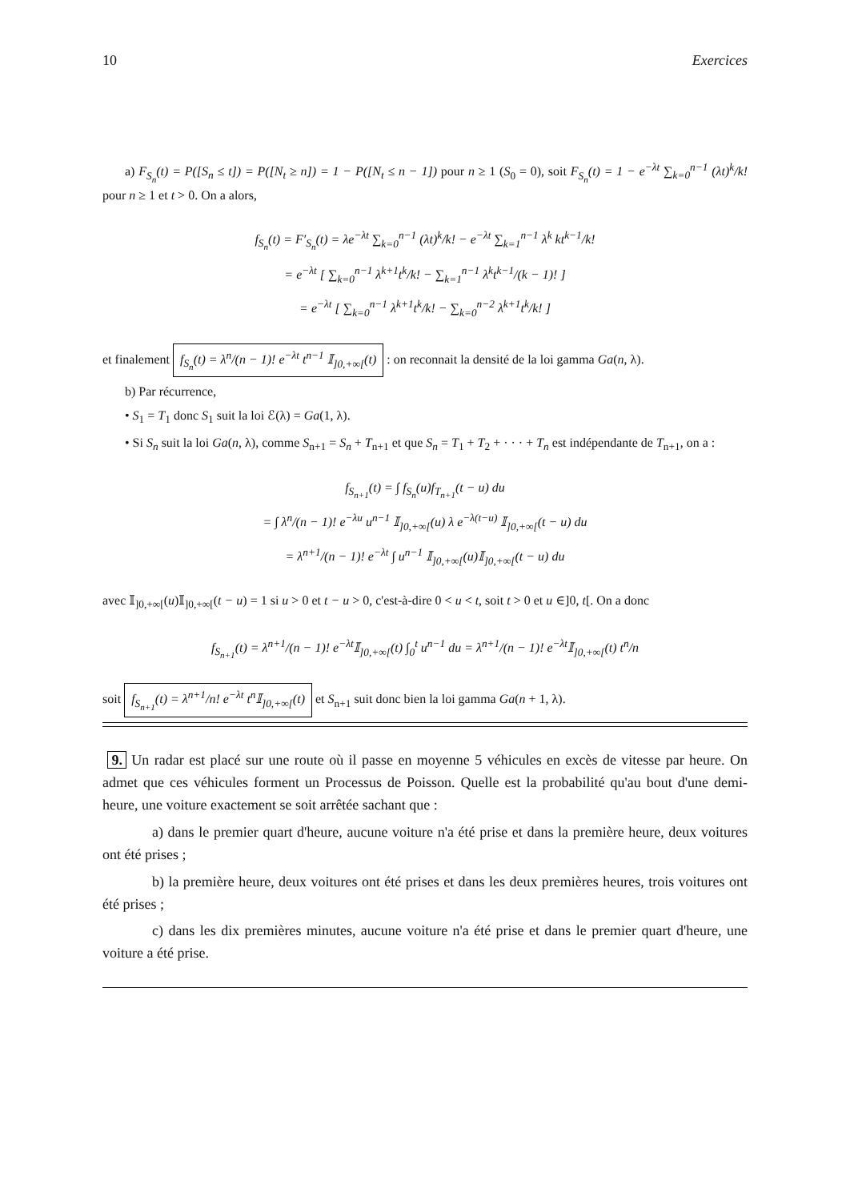10 Exercices
a) F<sub>S<sub>n</sub></sub>(t) = P([S<sub>n</sub> ≤ t]) = P([N<sub>t</sub> ≥ n]) = 1 − P([N<sub>t</sub> ≤ n − 1]) pour n ≥ 1 (S<sub>0</sub> = 0), soit F<sub>S<sub>n</sub></sub>(t) = 1 − e<sup>−λt</sup> ∑<sub>k=0</sub><sup>n−1</sup> (λt)<sup>k</sup>/k! pour n ≥ 1 et t > 0. On a alors,
f<sub>S<sub>n</sub></sub>(t) = F′<sub>S<sub>n</sub></sub>(t) = λe<sup>−λt</sup> ∑<sub>k=0</sub><sup>n−1</sup> (λt)<sup>k</sup>/k! − e<sup>−λt</sup> ∑<sub>k=1</sub><sup>n−1</sup> λ<sup>k</sup> kt<sup>k−1</sup>/k!
= e<sup>−λt</sup> [ ∑<sub>k=0</sub><sup>n−1</sup> λ<sup>k+1</sup>t<sup>k</sup>/k! − ∑<sub>k=1</sub><sup>n−1</sup> λ<sup>k</sup>t<sup>k−1</sup>/(k − 1)! ]
= e<sup>−λt</sup> [ ∑<sub>k=0</sub><sup>n−1</sup> λ<sup>k+1</sup>t<sup>k</sup>/k! − ∑<sub>k=0</sub><sup>n−2</sup> λ<sup>k+1</sup>t<sup>k</sup>/k! ]
et finalement f<sub>S<sub>n</sub></sub>(t) = λ<sup>n</sup>/(n − 1)! e<sup>−λt</sup> t<sup>n−1</sup> 𝕀<sub>]0,+∞[</sub>(t) : on reconnait la densité de la loi gamma Ga(n, λ).
b) Par récurrence,
• S<sub>1</sub> = T<sub>1</sub> donc S<sub>1</sub> suit la loi ℰ(λ) = Ga(1, λ).
• Si S<sub>n</sub> suit la loi Ga(n, λ), comme S<sub>n+1</sub> = S<sub>n</sub> + T<sub>n+1</sub> et que S<sub>n</sub> = T<sub>1</sub> + T<sub>2</sub> + · · · + T<sub>n</sub> est indépendante de T<sub>n+1</sub>, on a :
f<sub>S<sub>n+1</sub></sub>(t) = ∫ f<sub>S<sub>n</sub></sub>(u)f<sub>T<sub>n+1</sub></sub>(t − u) du
= ∫ λ<sup>n</sup>/(n − 1)! e<sup>−λu</sup> u<sup>n−1</sup> 𝕀<sub>]0,+∞[</sub>(u) λ e<sup>−λ(t−u)</sup> 𝕀<sub>]0,+∞[</sub>(t − u) du
= λ<sup>n+1</sup>/(n − 1)! e<sup>−λt</sup> ∫ u<sup>n−1</sup> 𝕀<sub>]0,+∞[</sub>(u)𝕀<sub>]0,+∞[</sub>(t − u) du
avec 𝕀<sub>]0,+∞[</sub>(u)𝕀<sub>]0,+∞[</sub>(t − u) = 1 si u > 0 et t − u > 0, c'est-à-dire 0 < u < t, soit t > 0 et u ∈]0, t[. On a donc
f<sub>S<sub>n+1</sub></sub>(t) = λ<sup>n+1</sup>/(n − 1)! e<sup>−λt</sup>𝕀<sub>]0,+∞[</sub>(t) ∫<sub>0</sub><sup>t</sup> u<sup>n−1</sup> du = λ<sup>n+1</sup>/(n − 1)! e<sup>−λt</sup>𝕀<sub>]0,+∞[</sub>(t) t<sup>n</sup>/n
soit f<sub>S<sub>n+1</sub></sub>(t) = λ<sup>n+1</sup>/n! e<sup>−λt</sup> t<sup>n</sup>𝕀<sub>]0,+∞[</sub>(t) et S<sub>n+1</sub> suit donc bien la loi gamma Ga(n + 1, λ).
9. Un radar est placé sur une route où il passe en moyenne 5 véhicules en excès de vitesse par heure. On admet que ces véhicules forment un Processus de Poisson. Quelle est la probabilité qu'au bout d'une demi-heure, une voiture exactement se soit arrêtée sachant que :
a) dans le premier quart d'heure, aucune voiture n'a été prise et dans la première heure, deux voitures ont été prises ;
b) la première heure, deux voitures ont été prises et dans les deux premières heures, trois voitures ont été prises ;
c) dans les dix premières minutes, aucune voiture n'a été prise et dans le premier quart d'heure, une voiture a été prise.